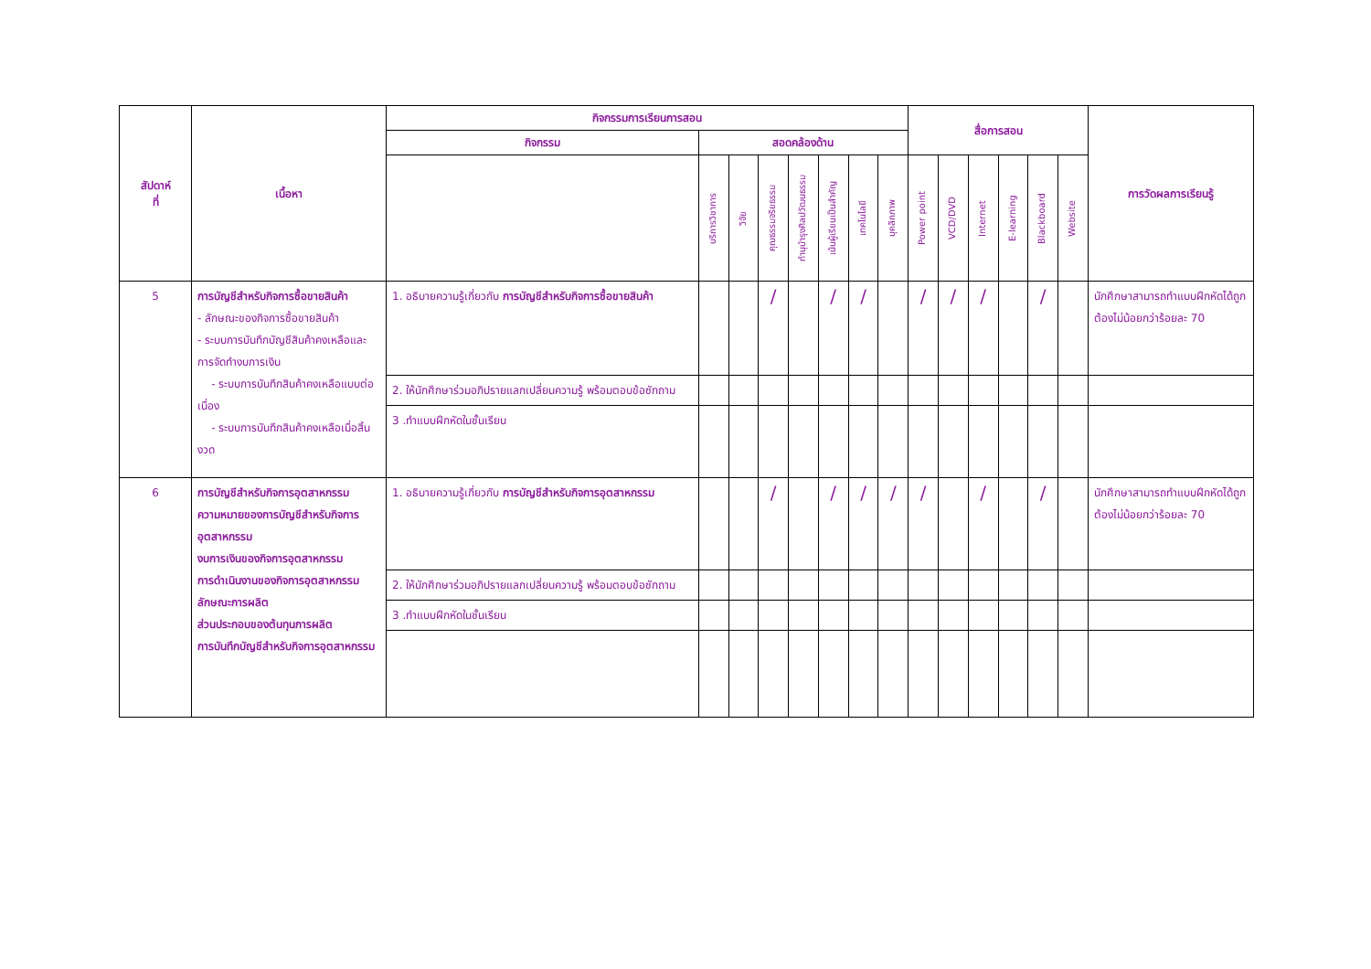| สัปดาห์ ที่ | เนื้อหา | กิจกรรมการเรียนการสอน | | | | | | | | สื่อการสอน | | | | | | การวัดผลการเรียนรู้ |
| --- | --- | --- | --- | --- | --- | --- | --- | --- | --- | --- | --- | --- | --- | --- | --- | --- |
| | | กิจกรรม | สอดคล้องด้าน | | | | | | | | | | | | | |
| | | | บริการวิชาการ | วิจัย | คุณธรรมจริยธรรม | ทำนุบำรุงศิลปวัฒนธรรม | เน้นผู้เรียนเป็นสำคัญ | เทคโนโลยี | บุคลิกภาพ | Power point | VCD/DVD | Internet | E-learning | Blackboard | Website | |
| 5 | การบัญชีสำหรับกิจการซื้อขายสินค้า - ลักษณะของกิจการซื้อขายสินค้า - ระบบการบันทึกบัญชีสินค้าคงเหลือและการจัดทำงบการเงิน - ระบบการบันทึกสินค้าคงเหลือแบบต่อเนื่อง - ระบบการบันทึกสินค้าคงเหลือเมื่อสิ้นงวด | 1. อธิบายความรู้เกี่ยวกับ การบัญชีสำหรับกิจการซื้อขายสินค้า | | | / | | / | / | | / | / | / | | / | | นักศึกษาสามารถทำแบบฝึกหัดได้ถูกต้องไม่น้อยกว่าร้อยละ 70 |
| | | 2. ให้นักศึกษาร่วมอภิปรายแลกเปลี่ยนความรู้ พร้อมตอบข้อซักถาม | | | | | | | | | | | | | | |
| | | 3 .ทำแบบฝึกหัดในชั้นเรียน | | | | | | | | | | | | | | |
| 6 | การบัญชีสำหรับกิจการอุตสาหกรรม ความหมายของการบัญชีสำหรับกิจการอุตสาหกรรม งบการเงินของกิจการอุตสาหกรรม การดำเนินงานของกิจการอุตสาหกรรม ลักษณะการผลิต ส่วนประกอบของต้นทุนการผลิต การบันทึกบัญชีสำหรับกิจการอุตสาหกรรม | 1. อธิบายความรู้เกี่ยวกับ การบัญชีสำหรับกิจการอุตสาหกรรม | | | / | | / | / | / | / | | / | | / | | นักศึกษาสามารถทำแบบฝึกหัดได้ถูกต้องไม่น้อยกว่าร้อยละ 70 |
| | | 2. ให้นักศึกษาร่วมอภิปรายแลกเปลี่ยนความรู้ พร้อมตอบข้อซักถาม | | | | | | | | | | | | | | |
| | | 3 .ทำแบบฝึกหัดในชั้นเรียน | | | | | | | | | | | | | | |